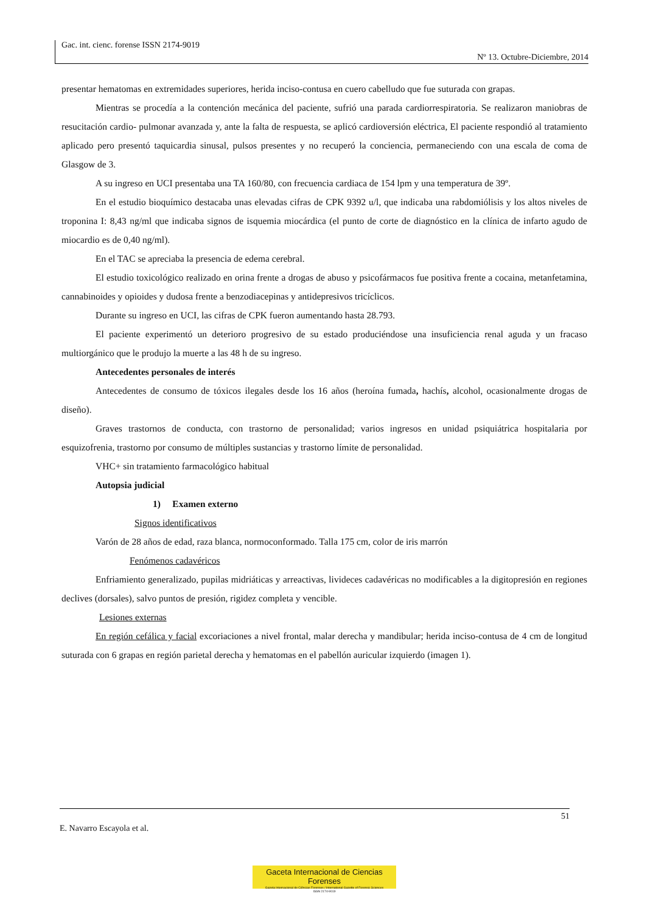Gac. int. cienc. forense ISSN 2174-9019
Nº 13. Octubre-Diciembre, 2014
presentar hematomas en extremidades superiores, herida inciso-contusa en cuero cabelludo que fue suturada con grapas.
Mientras se procedía a la contención mecánica del paciente, sufrió una parada cardiorrespiratoria. Se realizaron maniobras de resucitación cardio- pulmonar avanzada y, ante la falta de respuesta, se aplicó cardioversión eléctrica, El paciente respondió al tratamiento aplicado pero presentó taquicardia sinusal, pulsos presentes y no recuperó la conciencia, permaneciendo con una escala de coma de Glasgow de 3.
A su ingreso en UCI presentaba una TA 160/80, con frecuencia cardiaca de 154 lpm y una temperatura de 39º.
En el estudio bioquímico destacaba unas elevadas cifras de CPK 9392 u/l, que indicaba una rabdomiólisis y los altos niveles de troponina I: 8,43 ng/ml que indicaba signos de isquemia miocárdica (el punto de corte de diagnóstico en la clínica de infarto agudo de miocardio es de 0,40 ng/ml).
En el TAC se apreciaba la presencia de edema cerebral.
El estudio toxicológico realizado en orina frente a drogas de abuso y psicofármacos fue positiva frente a cocaina, metanfetamina, cannabinoides y opioides y dudosa frente a benzodiacepinas y antidepresivos tricíclicos.
Durante su ingreso en UCI, las cifras de CPK fueron aumentando hasta 28.793.
El paciente experimentó un deterioro progresivo de su estado produciéndose una insuficiencia renal aguda y un fracaso multiorgánico que le produjo la muerte a las 48 h de su ingreso.
Antecedentes personales de interés
Antecedentes de consumo de tóxicos ilegales desde los 16 años (heroína fumada, hachís, alcohol, ocasionalmente drogas de diseño).
Graves trastornos de conducta, con trastorno de personalidad; varios ingresos en unidad psiquiátrica hospitalaria por esquizofrenia, trastorno por consumo de múltiples sustancias y trastorno límite de personalidad.
VHC+ sin tratamiento farmacológico habitual
Autopsia judicial
1) Examen externo
Signos identificativos
Varón de 28 años de edad, raza blanca, normoconformado. Talla 175 cm, color de iris marrón
Fenómenos cadavéricos
Enfriamiento generalizado, pupilas midriáticas y arreactivas, livideces cadavéricas no modificables a la digitopresión en regiones declives (dorsales), salvo puntos de presión, rigidez completa y vencible.
Lesiones externas
En región cefálica y facial excoriaciones a nivel frontal, malar derecha y mandibular; herida inciso-contusa de 4 cm de longitud suturada con 6 grapas en región parietal derecha y hematomas en el pabellón auricular izquierdo (imagen 1).
51
E. Navarro Escayola et al.
Gaceta Internacional de Ciencias Forenses
Gazeta Internacional de Ciências Forenses / International Gazette of Forensic Sciences
ISSN 2174-9019